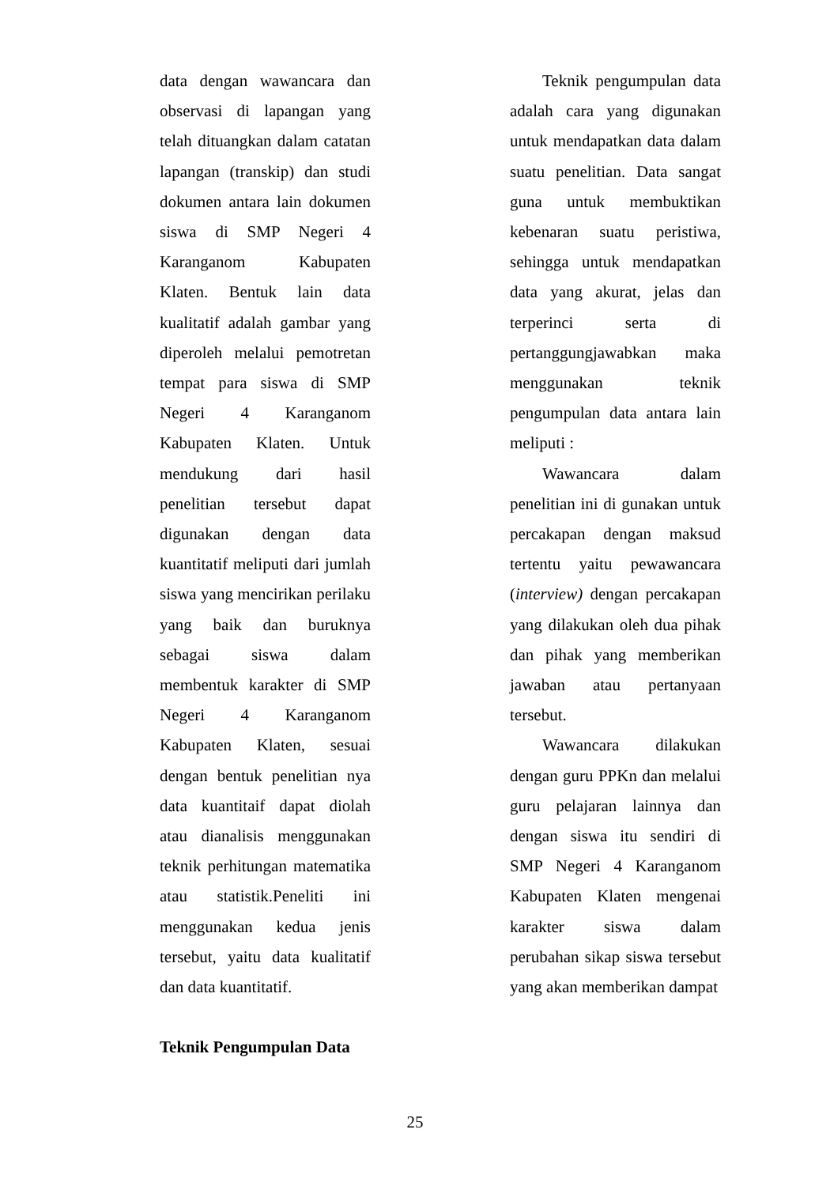data dengan wawancara dan observasi di lapangan yang telah dituangkan dalam catatan lapangan (transkip) dan studi dokumen antara lain dokumen siswa di SMP Negeri 4 Karanganom Kabupaten Klaten. Bentuk lain data kualitatif adalah gambar yang diperoleh melalui pemotretan tempat para siswa di SMP Negeri 4 Karanganom Kabupaten Klaten. Untuk mendukung dari hasil penelitian tersebut dapat digunakan dengan data kuantitatif meliputi dari jumlah siswa yang mencirikan perilaku yang baik dan buruknya sebagai siswa dalam membentuk karakter di SMP Negeri 4 Karanganom Kabupaten Klaten, sesuai dengan bentuk penelitian nya data kuantitaif dapat diolah atau dianalisis menggunakan teknik perhitungan matematika atau statistik.Peneliti ini menggunakan kedua jenis tersebut, yaitu data kualitatif dan data kuantitatif.
Teknik Pengumpulan Data
Teknik pengumpulan data adalah cara yang digunakan untuk mendapatkan data dalam suatu penelitian. Data sangat guna untuk membuktikan kebenaran suatu peristiwa, sehingga untuk mendapatkan data yang akurat, jelas dan terperinci serta di pertanggungjawabkan maka menggunakan teknik pengumpulan data antara lain meliputi :
Wawancara dalam penelitian ini di gunakan untuk percakapan dengan maksud tertentu yaitu pewawancara (interview) dengan percakapan yang dilakukan oleh dua pihak dan pihak yang memberikan jawaban atau pertanyaan tersebut.
Wawancara dilakukan dengan guru PPKn dan melalui guru pelajaran lainnya dan dengan siswa itu sendiri di SMP Negeri 4 Karanganom Kabupaten Klaten mengenai karakter siswa dalam perubahan sikap siswa tersebut yang akan memberikan dampat
25